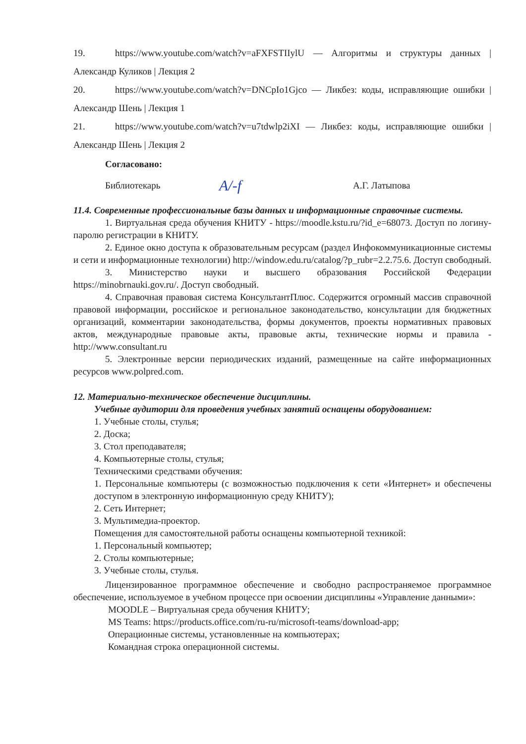19. https://www.youtube.com/watch?v=aFXFSTIIylU — Алгоритмы и структуры данных | Александр Куликов | Лекция 2
20. https://www.youtube.com/watch?v=DNCpIo1Gjco — Ликбез: коды, исправляющие ошибки | Александр Шень | Лекция 1
21. https://www.youtube.com/watch?v=u7tdwlp2iXI — Ликбез: коды, исправляющие ошибки | Александр Шень | Лекция 2
Согласовано:
Библиотекарь A/-f А.Г. Латыпова
11.4. Современные профессиональные базы данных и информационные справочные системы.
1. Виртуальная среда обучения КНИТУ - https://moodle.kstu.ru/?id_e=68073. Доступ по логину-паролю регистрации в КНИТУ.
2. Единое окно доступа к образовательным ресурсам (раздел Инфокоммуникационные системы и сети и информационные технологии) http://window.edu.ru/catalog/?p_rubr=2.2.75.6. Доступ свободный.
3. Министерство науки и высшего образования Российской Федерации https://minobrnauki.gov.ru/. Доступ свободный.
4. Справочная правовая система КонсультантПлюс. Содержится огромный массив справочной правовой информации, российское и региональное законодательство, консультации для бюджетных организаций, комментарии законодательства, формы документов, проекты нормативных правовых актов, международные правовые акты, правовые акты, технические нормы и правила - http://www.consultant.ru
5. Электронные версии периодических изданий, размещенные на сайте информационных ресурсов www.polpred.com.
12. Материально-техническое обеспечение дисциплины.
Учебные аудитории для проведения учебных занятий оснащены оборудованием:
1. Учебные столы, стулья;
2. Доска;
3. Стол преподавателя;
4. Компьютерные столы, стулья;
Техническими средствами обучения:
1. Персональные компьютеры (с возможностью подключения к сети «Интернет» и обеспечены доступом в электронную информационную среду КНИТУ);
2. Сеть Интернет;
3. Мультимедиа-проектор.
Помещения для самостоятельной работы оснащены компьютерной техникой:
1. Персональный компьютер;
2. Столы компьютерные;
3. Учебные столы, стулья.
Лицензированное программное обеспечение и свободно распространяемое программное обеспечение, используемое в учебном процессе при освоении дисциплины «Управление данными»:
MOODLE – Виртуальная среда обучения КНИТУ;
MS Teams: https://products.office.com/ru-ru/microsoft-teams/download-app;
Операционные системы, установленные на компьютерах;
Командная строка операционной системы.